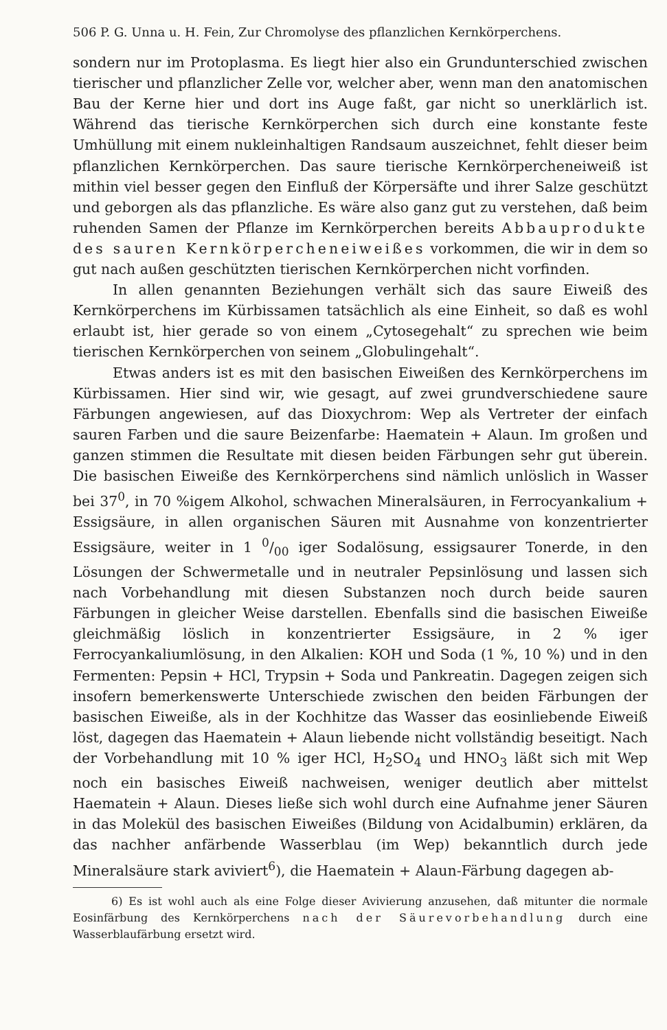506 P. G. Unna u. H. Fein, Zur Chromolyse des pflanzlichen Kernkörperchens.
sondern nur im Protoplasma. Es liegt hier also ein Grundunterschied zwischen tierischer und pflanzlicher Zelle vor, welcher aber, wenn man den anatomischen Bau der Kerne hier und dort ins Auge faßt, gar nicht so unerklärlich ist. Während das tierische Kernkörperchen sich durch eine konstante feste Umhüllung mit einem nukleinhaltigen Randsaum auszeichnet, fehlt dieser beim pflanzlichen Kernkörperchen. Das saure tierische Kernkörpercheneiweiß ist mithin viel besser gegen den Einfluß der Körpersäfte und ihrer Salze geschützt und geborgen als das pflanzliche. Es wäre also ganz gut zu verstehen, daß beim ruhenden Samen der Pflanze im Kernkörperchen bereits Abbauprodukte des sauren Kernkörpercheneiweißes vorkommen, die wir in dem so gut nach außen geschützten tierischen Kernkörperchen nicht vorfinden.
In allen genannten Beziehungen verhält sich das saure Eiweiß des Kernkörperchens im Kürbissamen tatsächlich als eine Einheit, so daß es wohl erlaubt ist, hier gerade so von einem „Cytosegehalt“ zu sprechen wie beim tierischen Kernkörperchen von seinem „Globulingehalt“.
Etwas anders ist es mit den basischen Eiweißen des Kernkörperchens im Kürbissamen. Hier sind wir, wie gesagt, auf zwei grundverschiedene saure Färbungen angewiesen, auf das Dioxychrom: Wep als Vertreter der einfach sauren Farben und die saure Beizenfarbe: Haematein + Alaun. Im großen und ganzen stimmen die Resultate mit diesen beiden Färbungen sehr gut überein. Die basischen Eiweiße des Kernkörperchens sind nämlich unlöslich in Wasser bei 37<sup>0</sup>, in 70 %igem Alkohol, schwachen Mineralsäuren, in Ferrocyankalium + Essigsäure, in allen organischen Säuren mit Ausnahme von konzentrierter Essigsäure, weiter in 1 0/00 iger Sodalösung, essigsaurer Tonerde, in den Lösungen der Schwermetalle und in neutraler Pepsinlösung und lassen sich nach Vorbehandlung mit diesen Substanzen noch durch beide sauren Färbungen in gleicher Weise darstellen. Ebenfalls sind die basischen Eiweiße gleichmäßig löslich in konzentrierter Essigsäure, in 2 % iger Ferrocyankaliumlösung, in den Alkalien: KOH und Soda (1 %, 10 %) und in den Fermenten: Pepsin + HCl, Trypsin + Soda und Pankreatin. Dagegen zeigen sich insofern bemerkenswerte Unterschiede zwischen den beiden Färbungen der basischen Eiweiße, als in der Kochhitze das Wasser das eosinliebende Eiweiß löst, dagegen das Haematein + Alaun liebende nicht vollständig beseitigt. Nach der Vorbehandlung mit 10 % iger HCl, H<sub>2</sub>SO<sub>4</sub> und HNO<sub>3</sub> läßt sich mit Wep noch ein basisches Eiweiß nachweisen, weniger deutlich aber mittelst Haematein + Alaun. Dieses ließe sich wohl durch eine Aufnahme jener Säuren in das Molekül des basischen Eiweißes (Bildung von Acidalbumin) erklären, da das nachher anfärbende Wasserblau (im Wep) bekanntlich durch jede Mineralsäure stark aviviert<sup>6</sup>), die Haematein + Alaun-Färbung dagegen ab-
6) Es ist wohl auch als eine Folge dieser Avivierung anzusehen, daß mitunter die normale Eosinfärbung des Kernkörperchens nach der Säurevorbehandlung durch eine Wasserblaufärbung ersetzt wird.